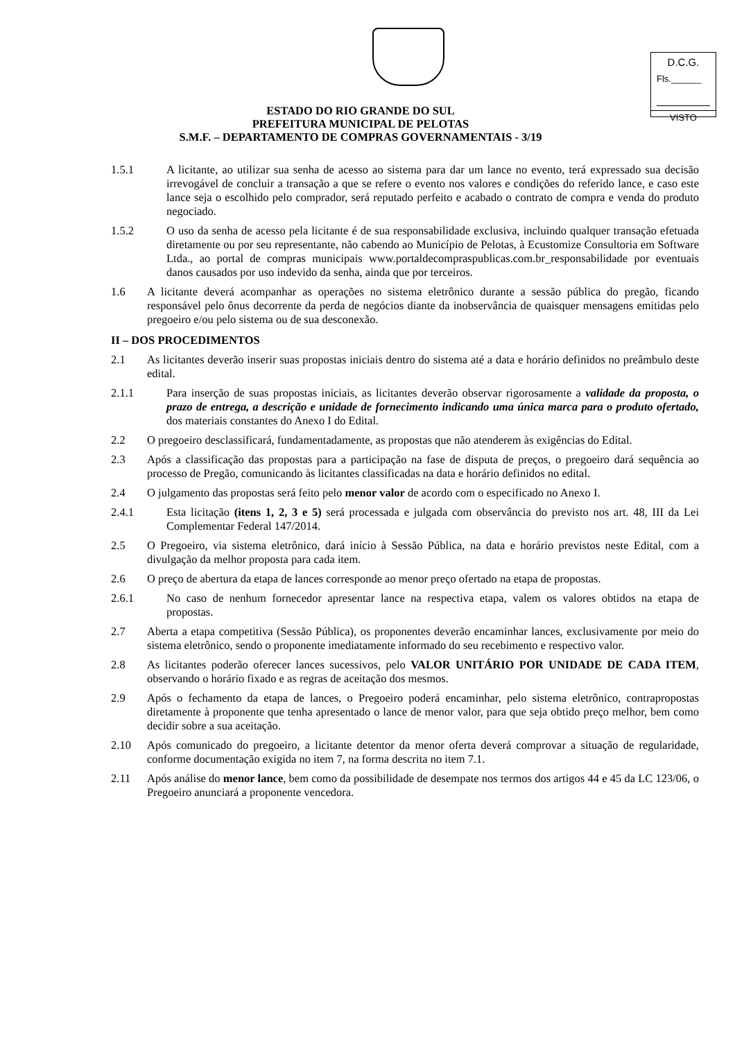D.C.G.
Fls.______
VISTO
ESTADO DO RIO GRANDE DO SUL
PREFEITURA MUNICIPAL DE PELOTAS
S.M.F. – DEPARTAMENTO DE COMPRAS GOVERNAMENTAIS - 3/19
1.5.1 A licitante, ao utilizar sua senha de acesso ao sistema para dar um lance no evento, terá expressado sua decisão irrevogável de concluir a transação a que se refere o evento nos valores e condições do referido lance, e caso este lance seja o escolhido pelo comprador, será reputado perfeito e acabado o contrato de compra e venda do produto negociado.
1.5.2 O uso da senha de acesso pela licitante é de sua responsabilidade exclusiva, incluindo qualquer transação efetuada diretamente ou por seu representante, não cabendo ao Município de Pelotas, à Ecustomize Consultoria em Software Ltda., ao portal de compras municipais www.portaldecompraspublicas.com.br_responsabilidade por eventuais danos causados por uso indevido da senha, ainda que por terceiros.
1.6 A licitante deverá acompanhar as operações no sistema eletrônico durante a sessão pública do pregão, ficando responsável pelo ônus decorrente da perda de negócios diante da inobservância de quaisquer mensagens emitidas pelo pregoeiro e/ou pelo sistema ou de sua desconexão.
II – DOS PROCEDIMENTOS
2.1 As licitantes deverão inserir suas propostas iniciais dentro do sistema até a data e horário definidos no preâmbulo deste edital.
2.1.1 Para inserção de suas propostas iniciais, as licitantes deverão observar rigorosamente a validade da proposta, o prazo de entrega, a descrição e unidade de fornecimento indicando uma única marca para o produto ofertado, dos materiais constantes do Anexo I do Edital.
2.2 O pregoeiro desclassificará, fundamentadamente, as propostas que não atenderem às exigências do Edital.
2.3 Após a classificação das propostas para a participação na fase de disputa de preços, o pregoeiro dará sequência ao processo de Pregão, comunicando às licitantes classificadas na data e horário definidos no edital.
2.4 O julgamento das propostas será feito pelo menor valor de acordo com o especificado no Anexo I.
2.4.1 Esta licitação (itens 1, 2, 3 e 5) será processada e julgada com observância do previsto nos art. 48, III da Lei Complementar Federal 147/2014.
2.5 O Pregoeiro, via sistema eletrônico, dará início à Sessão Pública, na data e horário previstos neste Edital, com a divulgação da melhor proposta para cada item.
2.6 O preço de abertura da etapa de lances corresponde ao menor preço ofertado na etapa de propostas.
2.6.1 No caso de nenhum fornecedor apresentar lance na respectiva etapa, valem os valores obtidos na etapa de propostas.
2.7 Aberta a etapa competitiva (Sessão Pública), os proponentes deverão encaminhar lances, exclusivamente por meio do sistema eletrônico, sendo o proponente imediatamente informado do seu recebimento e respectivo valor.
2.8 As licitantes poderão oferecer lances sucessivos, pelo VALOR UNITÁRIO POR UNIDADE DE CADA ITEM, observando o horário fixado e as regras de aceitação dos mesmos.
2.9 Após o fechamento da etapa de lances, o Pregoeiro poderá encaminhar, pelo sistema eletrônico, contrapropostas diretamente à proponente que tenha apresentado o lance de menor valor, para que seja obtido preço melhor, bem como decidir sobre a sua aceitação.
2.10 Após comunicado do pregoeiro, a licitante detentor da menor oferta deverá comprovar a situação de regularidade, conforme documentação exigida no item 7, na forma descrita no item 7.1.
2.11 Após análise do menor lance, bem como da possibilidade de desempate nos termos dos artigos 44 e 45 da LC 123/06, o Pregoeiro anunciará a proponente vencedora.